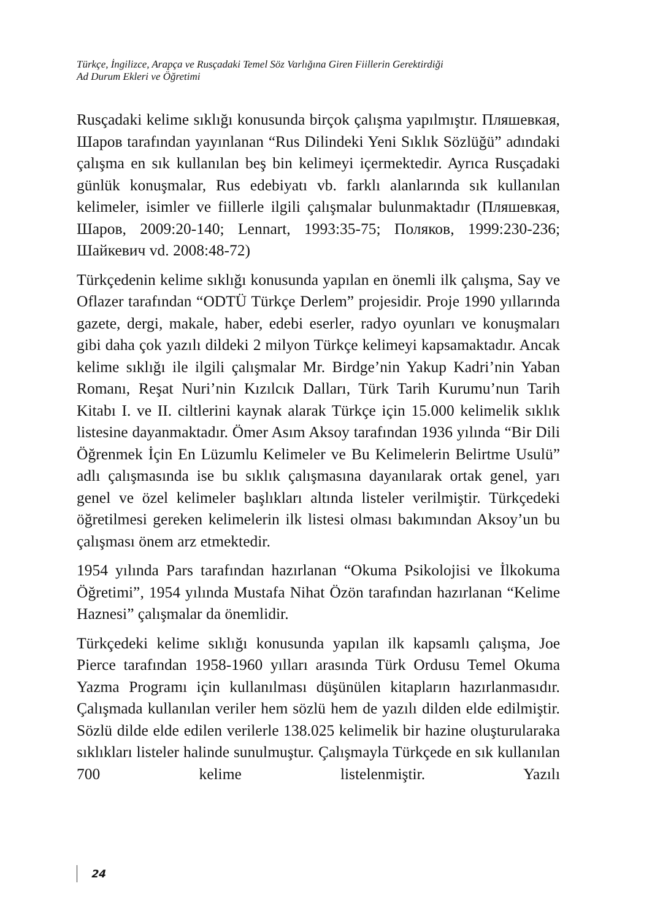Türkçe, İngilizce, Arapça ve Rusçadaki Temel Söz Varlığına Giren Fiillerin Gerektirdiği
Ad Durum Ekleri ve Öğretimi
Rusçadaki kelime sıklığı konusunda birçok çalışma yapılmıştır. Пляшевкая, Шаров tarafından yayınlanan “Rus Dilindeki Yeni Sıklık Sözlüğü” adındaki çalışma en sık kullanılan beş bin kelimeyi içermektedir. Ayrıca Rusçadaki günlük konuşmalar, Rus edebiyatı vb. farklı alanlarında sık kullanılan kelimeler, isimler ve fiillerle ilgili çalışmalar bulunmaktadır (Пляшевкая, Шаров, 2009:20-140; Lennart, 1993:35-75; Поляков, 1999:230-236; Шайкевич vd. 2008:48-72)
Türkçedenin kelime sıklığı konusunda yapılan en önemli ilk çalışma, Say ve Oflazer tarafından “ODTÜ Türkçe Derlem” projesidir. Proje 1990 yıllarında gazete, dergi, makale, haber, edebi eserler, radyo oyunları ve konuşmaları gibi daha çok yazılı dildeki 2 milyon Türkçe kelimeyi kapsamaktadır. Ancak kelime sıklığı ile ilgili çalışmalar Mr. Birdge’nin Yakup Kadri’nin Yaban Romanı, Reşat Nuri’nin Kızılcık Dalları, Türk Tarih Kurumu’nun Tarih Kitabı I. ve II. ciltlerini kaynak alarak Türkçe için 15.000 kelimelik sıklık listesine dayanmaktadır. Ömer Asım Aksoy tarafından 1936 yılında “Bir Dili Öğrenmek İçin En Lüzumlu Kelimeler ve Bu Kelimelerin Belirtme Usulü” adlı çalışmasında ise bu sıklık çalışmasına dayanılarak ortak genel, yarı genel ve özel kelimeler başlıkları altında listeler verilmiştir. Türkçedeki öğretilmesi gereken kelimelerin ilk listesi olması bakımından Aksoy’un bu çalışması önem arz etmektedir.
1954 yılında Pars tarafından hazırlanan “Okuma Psikolojisi ve İlkokuma Öğretimi”, 1954 yılında Mustafa Nihat Özön tarafından hazırlanan “Kelime Haznesi” çalışmalar da önemlidir.
Türkçedeki kelime sıklığı konusunda yapılan ilk kapsamlı çalışma, Joe Pierce tarafından 1958-1960 yılları arasında Türk Ordusu Temel Okuma Yazma Programı için kullanılması düşünülen kitapların hazırlanmasıdır. Çalışmada kullanılan veriler hem sözlü hem de yazılı dilden elde edilmiştir. Sözlü dilde elde edilen verilerle 138.025 kelimelik bir hazine oluşturularaka sıklıkları listeler halinde sunulmuştur. Çalışmayla Türkçede en sık kullanılan 700 kelime listelenmiştir. Yazılı
24